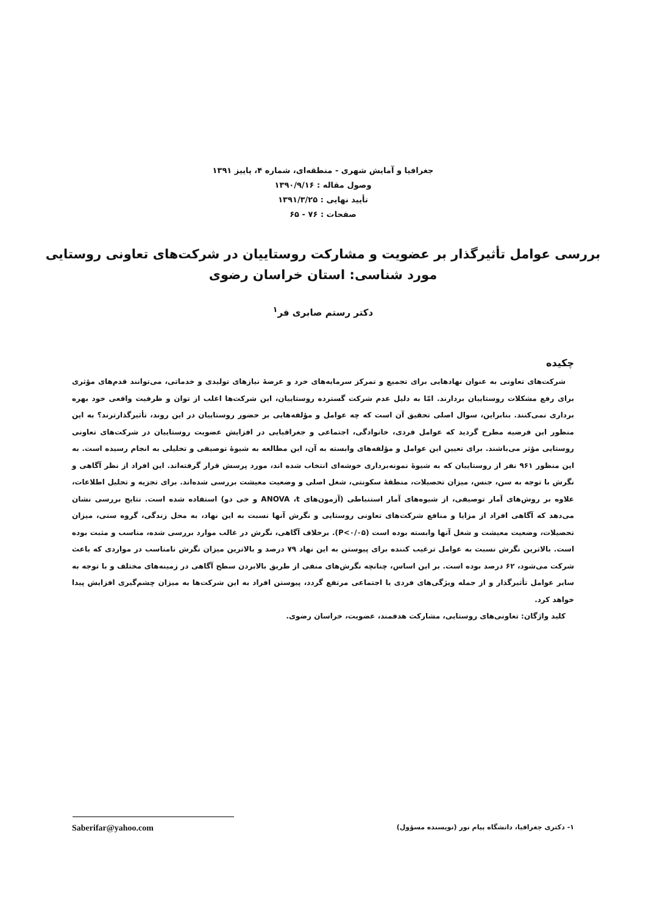جغرافیا و آمایش شهری - منطقه‌ای، شماره ۴، پاییز ۱۳۹۱
وصول مقاله : ۱۳۹۰/۹/۱۶
تأیید نهایی : ۱۳۹۱/۳/۲۵
صفحات : ۷۶ - ۶۵
بررسی عوامل تأثیرگذار بر عضویت و مشارکت روستاییان در شرکت‌های تعاونی روستایی
مورد شناسی: استان خراسان رضوی
دکتر رستم صابری فر<sup>۱</sup>
چکیده
شرکت‌های تعاونی به عنوان نهادهایی برای تجمیع و تمرکز سرمایه‌های خرد و عرضهٔ نیازهای تولیدی و خدماتی، می‌توانند قدم‌های مؤثری برای رفع مشکلات روستاییان بردارند. امّا به دلیل عدم شرکت گسترده روستاییان، این شرکت‌ها اغلب از توان و ظرفیت واقعی خود بهره برداری نمی‌کنند. بنابراین، سوال اصلی تحقیق آن است که چه عوامل و مؤلفه‌هایی بر حضور روستاییان در این روند، تأثیرگذارترند؟ به این منظور این فرضیه مطرح گردید که عوامل فردی، خانوادگی، اجتماعی و جغرافیایی در افزایش عضویت روستاییان در شرکت‌های تعاونی روستایی مؤثر می‌باشند. برای تعیین این عوامل و مؤلفه‌های وابسته به آن، این مطالعه به شیوهٔ توصیفی و تحلیلی به انجام رسیده است. به این منظور ۹۶۱ نفر از روستاییان که به شیوهٔ نمونه‌برداری خوشه‌ای انتخاب شده اند، مورد پرسش قرار گرفته‌اند. این افراد از نظر آگاهی و نگرش با توجه به سن، جنس، میزان تحصیلات، منطقهٔ سکونتی، شغل اصلی و وضعیت معیشت بررسی شده‌اند. برای تجزیه و تحلیل اطلاعات، علاوه بر روش‌های آمار توصیفی، از شیوه‌های آمار استنباطی (آزمون‌های ANOVA ،t و خی دو) استفاده شده است. نتایج بررسی نشان می‌دهد که آگاهی افراد از مزایا و منافع شرکت‌های تعاونی روستایی و نگرش آنها نسبت به این نهاد، به محل زندگی، گروه سنی، میزان تحصیلات، وضعیت معیشت و شغل آنها وابسته بوده است (P<۰/۰۵). برخلاف آگاهی، نگرش در غالب موارد بررسی شده، مناسب و مثبت بوده است. بالاترین نگرش نسبت به عوامل ترغیب کننده برای پیوستن به این نهاد ۷۹ درصد و بالاترین میزان نگرش نامناسب در مواردی که باعث شرکت می‌شود، ۶۲ درصد بوده است. بر این اساس، چنانچه نگرش‌های منفی از طریق بالابردن سطح آگاهی در زمینه‌های مختلف و با توجه به سایر عوامل تأثیرگذار و از جمله ویژگی‌های فردی یا اجتماعی مرتفع گردد، پیوستن افراد به این شرکت‌ها به میزان چشم‌گیری افزایش پیدا خواهد کرد.
کلید واژگان: تعاونی‌های روستایی، مشارکت هدفمند، عضویت، خراسان رضوی.
۱- دکتری جغرافیا، دانشگاه پیام نور (نویسنده مسؤول) Saberifar@yahoo.com